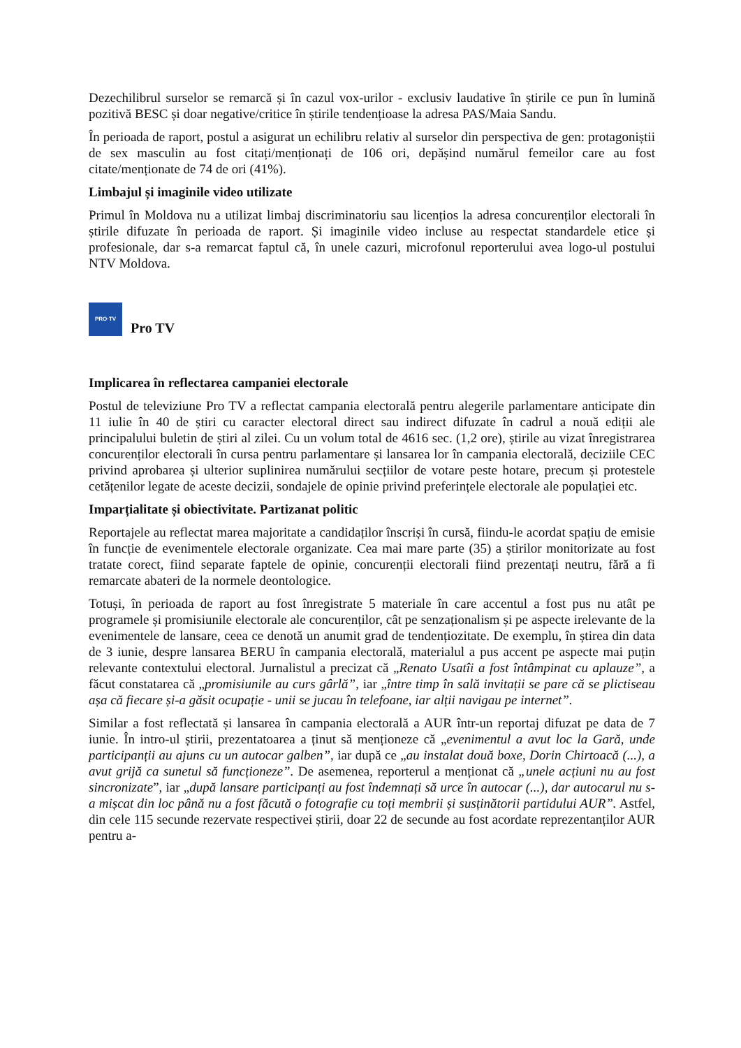Dezechilibrul surselor se remarcă și în cazul vox-urilor - exclusiv laudative în știrile ce pun în lumină pozitivă BESC și doar negative/critice în știrile tendențioase la adresa PAS/Maia Sandu.
În perioada de raport, postul a asigurat un echilibru relativ al surselor din perspectiva de gen: protagoniștii de sex masculin au fost citați/menționați de 106 ori, depășind numărul femeilor care au fost citate/menționate de 74 de ori (41%).
Limbajul și imaginile video utilizate
Primul în Moldova nu a utilizat limbaj discriminatoriu sau licențios la adresa concurenților electorali în știrile difuzate în perioada de raport. Și imaginile video incluse au respectat standardele etice și profesionale, dar s-a remarcat faptul că, în unele cazuri, microfonul reporterului avea logo-ul postului NTV Moldova.
PRO·TV Pro TV
Implicarea în reflectarea campaniei electorale
Postul de televiziune Pro TV a reflectat campania electorală pentru alegerile parlamentare anticipate din 11 iulie în 40 de știri cu caracter electoral direct sau indirect difuzate în cadrul a nouă ediții ale principalului buletin de știri al zilei. Cu un volum total de 4616 sec. (1,2 ore), știrile au vizat înregistrarea concurenților electorali în cursa pentru parlamentare și lansarea lor în campania electorală, deciziile CEC privind aprobarea și ulterior suplinirea numărului secțiilor de votare peste hotare, precum și protestele cetățenilor legate de aceste decizii, sondajele de opinie privind preferințele electorale ale populației etc.
Imparțialitate și obiectivitate. Partizanat politic
Reportajele au reflectat marea majoritate a candidaților înscriși în cursă, fiindu-le acordat spațiu de emisie în funcție de evenimentele electorale organizate. Cea mai mare parte (35) a știrilor monitorizate au fost tratate corect, fiind separate faptele de opinie, concurenții electorali fiind prezentați neutru, fără a fi remarcate abateri de la normele deontologice.
Totuși, în perioada de raport au fost înregistrate 5 materiale în care accentul a fost pus nu atât pe programele și promisiunile electorale ale concurenților, cât pe senzaționalism și pe aspecte irelevante de la evenimentele de lansare, ceea ce denotă un anumit grad de tendențiozitate. De exemplu, în știrea din data de 3 iunie, despre lansarea BERU în campania electorală, materialul a pus accent pe aspecte mai puțin relevante contextului electoral. Jurnalistul a precizat că „Renato Usatîi a fost întâmpinat cu aplauze”, a făcut constatarea că „promisiunile au curs gârlă”, iar „între timp în sală invitații se pare că se plictiseau așa că fiecare și-a găsit ocupație - unii se jucau în telefoane, iar alții navigau pe internet”.
Similar a fost reflectată și lansarea în campania electorală a AUR într-un reportaj difuzat pe data de 7 iunie. În intro-ul știrii, prezentatoarea a ținut să menționeze că „evenimentul a avut loc la Gară, unde participanții au ajuns cu un autocar galben”, iar după ce „au instalat două boxe, Dorin Chirtoacă (...), a avut grijă ca sunetul să funcționeze”. De asemenea, reporterul a menționat că „unele acțiuni nu au fost sincronizate”, iar „după lansare participanți au fost îndemnați să urce în autocar (...), dar autocarul nu s-a mișcat din loc până nu a fost făcută o fotografie cu toți membrii și susținătorii partidului AUR”. Astfel, din cele 115 secunde rezervate respectivei știrii, doar 22 de secunde au fost acordate reprezentanților AUR pentru a-